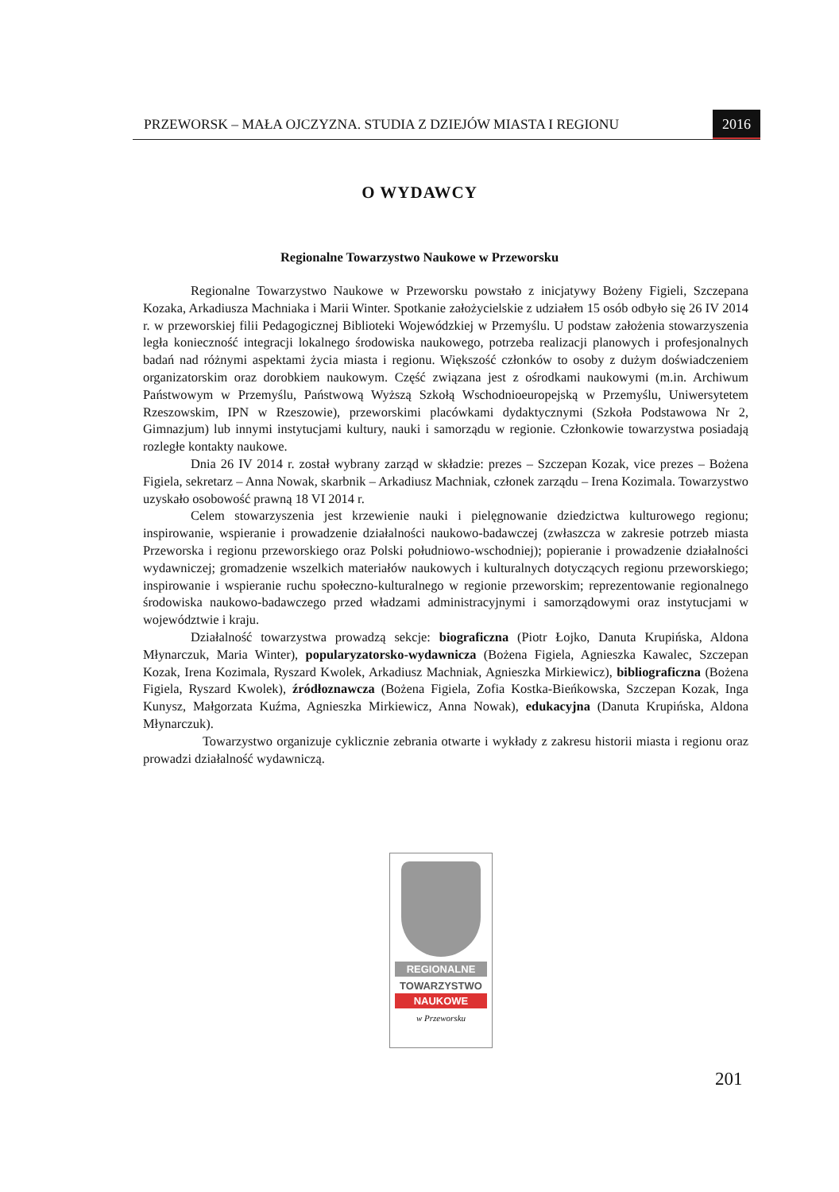PRZEWORSK – MAŁA OJCZYZNA. STUDIA Z DZIEJÓW MIASTA I REGIONU 2016
O WYDAWCY
Regionalne Towarzystwo Naukowe w Przeworsku
Regionalne Towarzystwo Naukowe w Przeworsku powstało z inicjatywy Bożeny Figieli, Szczepana Kozaka, Arkadiusza Machniaka i Marii Winter. Spotkanie założycielskie z udziałem 15 osób odbyło się 26 IV 2014 r. w przeworskiej filii Pedagogicznej Biblioteki Wojewódzkiej w Przemyślu. U podstaw założenia stowarzyszenia legła konieczność integracji lokalnego środowiska naukowego, potrzeba realizacji planowych i profesjonalnych badań nad różnymi aspektami życia miasta i regionu. Większość członków to osoby z dużym doświadczeniem organizatorskim oraz dorobkiem naukowym. Część związana jest z ośrodkami naukowymi (m.in. Archiwum Państwowym w Przemyślu, Państwową Wyższą Szkołą Wschodnioeuropejską w Przemyślu, Uniwersytetem Rzeszowskim, IPN w Rzeszowie), przeworskimi placówkami dydaktycznymi (Szkoła Podstawowa Nr 2, Gimnazjum) lub innymi instytucjami kultury, nauki i samorządu w regionie. Członkowie towarzystwa posiadają rozległe kontakty naukowe.
Dnia 26 IV 2014 r. został wybrany zarząd w składzie: prezes – Szczepan Kozak, vice prezes – Bożena Figiela, sekretarz – Anna Nowak, skarbnik – Arkadiusz Machniak, członek zarządu – Irena Kozimala. Towarzystwo uzyskało osobowość prawną 18 VI 2014 r.
Celem stowarzyszenia jest krzewienie nauki i pielęgnowanie dziedzictwa kulturowego regionu; inspirowanie, wspieranie i prowadzenie działalności naukowo-badawczej (zwłaszcza w zakresie potrzeb miasta Przeworska i regionu przeworskiego oraz Polski południowo-wschodniej); popieranie i prowadzenie działalności wydawniczej; gromadzenie wszelkich materiałów naukowych i kulturalnych dotyczących regionu przeworskiego; inspirowanie i wspieranie ruchu społeczno-kulturalnego w regionie przeworskim; reprezentowanie regionalnego środowiska naukowo-badawczego przed władzami administracyjnymi i samorządowymi oraz instytucjami w województwie i kraju.
Działalność towarzystwa prowadzą sekcje: biograficzna (Piotr Łojko, Danuta Krupińska, Aldona Młynarczuk, Maria Winter), popularyzatorsko-wydawnicza (Bożena Figiela, Agnieszka Kawalec, Szczepan Kozak, Irena Kozimala, Ryszard Kwolek, Arkadiusz Machniak, Agnieszka Mirkiewicz), bibliograficzna (Bożena Figiela, Ryszard Kwolek), źródłoznawcza (Bożena Figiela, Zofia Kostka-Bieńkowska, Szczepan Kozak, Inga Kunysz, Małgorzata Kuźma, Agnieszka Mirkiewicz, Anna Nowak), edukacyjna (Danuta Krupińska, Aldona Młynarczuk).
Towarzystwo organizuje cyklicznie zebrania otwarte i wykłady z zakresu historii miasta i regionu oraz prowadzi działalność wydawniczą.
REGIONALNE
TOWARZYSTWO
NAUKOWE
w Przeworsku
201